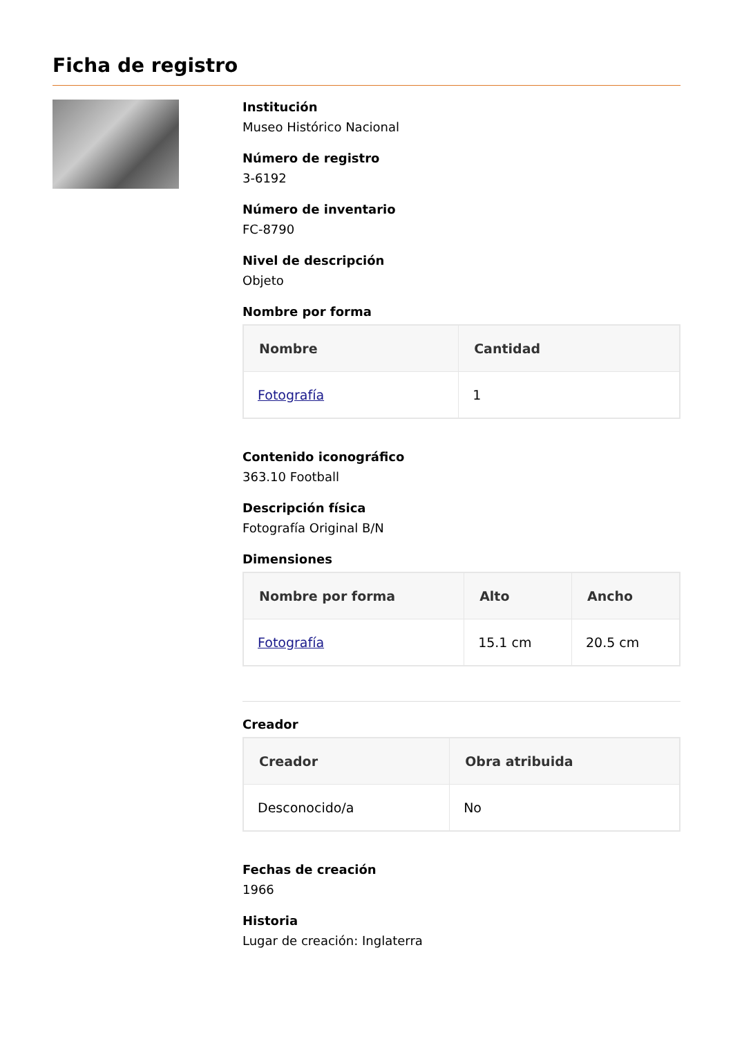Ficha de registro
Institución
Museo Histórico Nacional
Número de registro
3-6192
Número de inventario
FC-8790
Nivel de descripción
Objeto
Nombre por forma
| Nombre | Cantidad |
| --- | --- |
| Fotografía | 1 |
Contenido iconográfico
363.10 Football
Descripción física
Fotografía Original B/N
Dimensiones
| Nombre por forma | Alto | Ancho |
| --- | --- | --- |
| Fotografía | 15.1 cm | 20.5 cm |
Creador
| Creador | Obra atribuida |
| --- | --- |
| Desconocido/a | No |
Fechas de creación
1966
Historia
Lugar de creación: Inglaterra